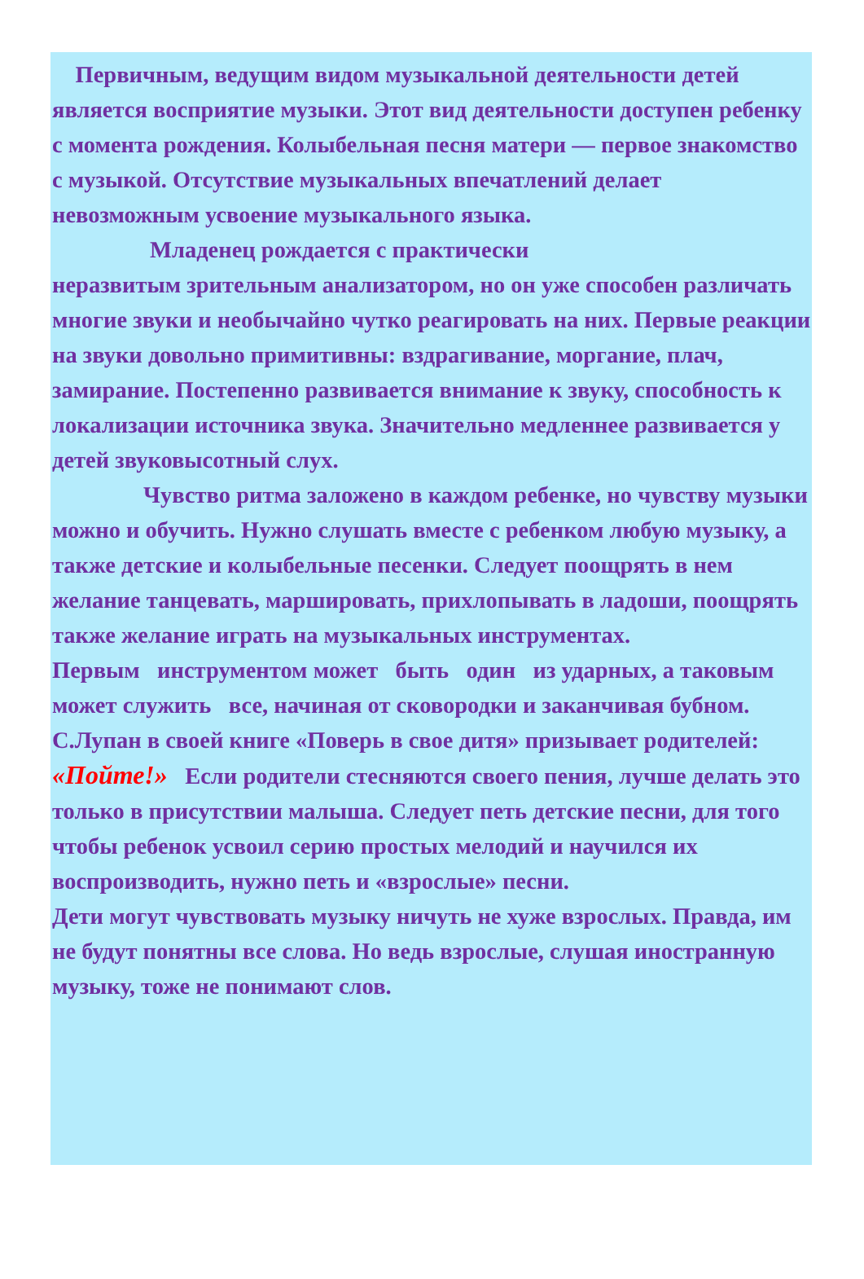Первичным, ведущим видом музыкальной деятельности детей является восприятие музыки. Этот вид деятельности доступен ребенку с момента рождения. Колыбельная песня матери — первое знакомство с музыкой. Отсутствие музыкальных впечатлений делает невозможным усвоение музыкального языка.
Младенец рождается с практически
неразвитым зрительным анализатором, но он уже способен различать многие звуки и необычайно чутко реагировать на них. Первые реакции на звуки довольно примитивны: вздрагивание, моргание, плач, замирание. Постепенно развивается внимание к звуку, способность к локализации источника звука. Значительно медленнее развивается у детей звуковысотный слух.
Чувство ритма заложено в каждом ребенке, но чувству музыки можно и обучить. Нужно слушать вместе с ребенком любую музыку, а также детские и колыбельные песенки. Следует поощрять в нем желание танцевать, маршировать, прихлопывать в ладоши, поощрять также желание играть на музыкальных инструментах.
Первым инструментом может быть один из ударных, а таковым может служить все, начиная от сковородки и заканчивая бубном.
С.Лупан в своей книге «Поверь в свое дитя» призывает родителей: «Пойте!» Если родители стесняются своего пения, лучше делать это только в присутствии малыша. Следует петь детские песни, для того чтобы ребенок усвоил серию простых мелодий и научился их воспроизводить, нужно петь и «взрослые» песни.
Дети могут чувствовать музыку ничуть не хуже взрослых. Правда, им не будут понятны все слова. Но ведь взрослые, слушая иностранную музыку, тоже не понимают слов.